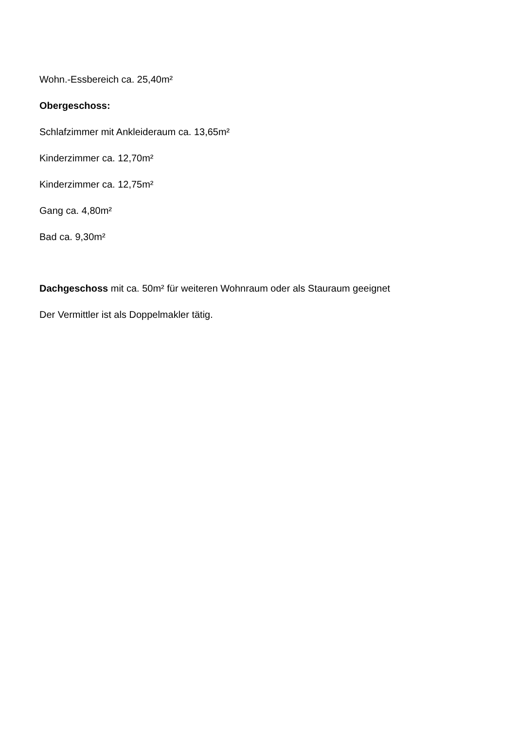Wohn.-Essbereich ca. 25,40m²
Obergeschoss:
Schlafzimmer mit Ankleideraum ca. 13,65m²
Kinderzimmer ca. 12,70m²
Kinderzimmer ca. 12,75m²
Gang ca. 4,80m²
Bad ca. 9,30m²
Dachgeschoss mit ca. 50m² für weiteren Wohnraum oder als Stauraum geeignet
Der Vermittler ist als Doppelmakler tätig.